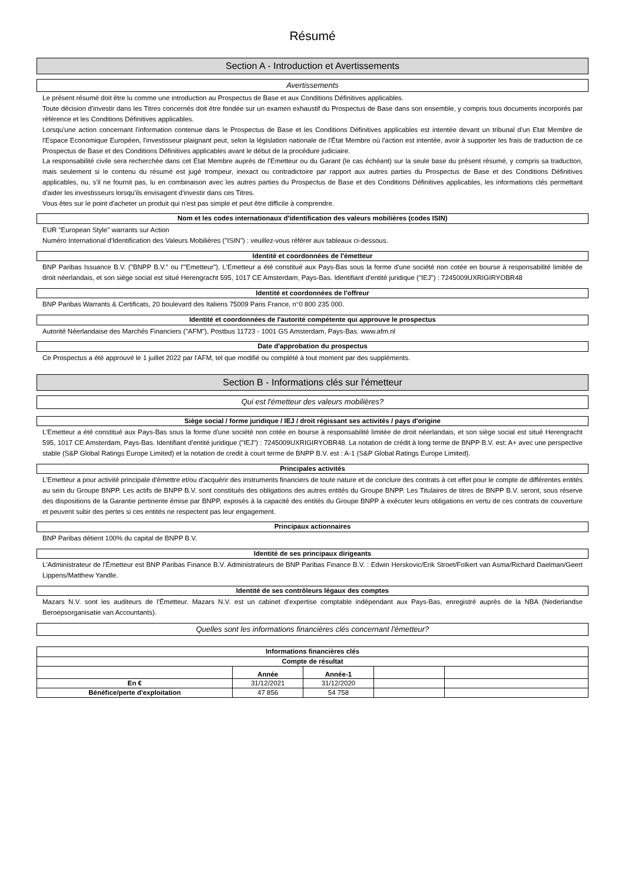Résumé
Section A - Introduction et Avertissements
Avertissements
Le présent résumé doit être lu comme une introduction au Prospectus de Base et aux Conditions Définitives applicables.
Toute décision d'investir dans les Titres concernés doit être fondée sur un examen exhaustif du Prospectus de Base dans son ensemble, y compris tous documents incorporés par référence et les Conditions Définitives applicables.
Lorsqu'une action concernant l'information contenue dans le Prospectus de Base et les Conditions Définitives applicables est intentée devant un tribunal d'un Etat Membre de l'Espace Economique Européen, l'investisseur plaignant peut, selon la législation nationale de l'État Membre où l'action est intentée, avoir à supporter les frais de traduction de ce Prospectus de Base et des Conditions Définitives applicables avant le début de la procédure judiciaire.
La responsabilité civile sera recherchée dans cet Etat Membre auprès de l'Emetteur ou du Garant (le cas échéant) sur la seule base du présent résumé, y compris sa traduction, mais seulement si le contenu du résumé est jugé trompeur, inexact ou contradictoire par rapport aux autres parties du Prospectus de Base et des Conditions Définitives applicables, ou, s'il ne fournit pas, lu en combinaison avec les autres parties du Prospectus de Base et des Conditions Définitives applicables, les informations clés permettant d'aider les investisseurs lorsqu'ils envisagent d'investir dans ces Titres.
Vous êtes sur le point d'acheter un produit qui n'est pas simple et peut être difficile à comprendre.
Nom et les codes internationaux d'identification des valeurs mobilières (codes ISIN)
EUR "European Style" warrants sur Action
Numéro International d'Identification des Valeurs Mobilières ("ISIN") : veuillez-vous référer aux tableaux ci-dessous.
Identité et coordonnées de l'émetteur
BNP Paribas Issuance B.V. ("BNPP B.V." ou l'"Emetteur"). L'Emetteur a été constitué aux Pays-Bas sous la forme d'une société non cotée en bourse à responsabilité limitée de droit néerlandais, et son siège social est situé Herengracht 595, 1017 CE Amsterdam, Pays-Bas. Identifiant d'entité juridique ("IEJ") : 7245009UXRIGIRYOBR48
Identité et coordonnées de l'offreur
BNP Paribas Warrants & Certificats, 20 boulevard des Italiens 75009 Paris France, n°0 800 235 000.
Identité et coordonnées de l'autorité compétente qui approuve le prospectus
Autorité Néerlandaise des Marchés Financiers ("AFM"), Postbus 11723 - 1001 GS Amsterdam, Pays-Bas. www.afm.nl
Date d'approbation du prospectus
Ce Prospectus a été approuvé le 1 juillet 2022 par l'AFM, tel que modifié ou complété à tout moment par des suppléments.
Section B - Informations clés sur l'émetteur
Qui est l'émetteur des valeurs mobilières?
Siège social / forme juridique / IEJ / droit régissant ses activités / pays d'origine
L'Emetteur a été constitué aux Pays-Bas sous la forme d'une société non cotée en bourse à responsabilité limitée de droit néerlandais, et son siège social est situé Herengracht 595, 1017 CE Amsterdam, Pays-Bas. Identifiant d'entité juridique ("IEJ") : 7245009UXRIGIRYOBR48. La notation de crédit à long terme de BNPP B.V. est: A+ avec une perspective stable (S&P Global Ratings Europe Limited) et la notation de credit à court terme de BNPP B.V. est : A-1 (S&P Global Ratings Europe Limited).
Principales activités
L'Emetteur a pour activité principale d'émettre et/ou d'acquérir des instruments financiers de toute nature et de conclure des contrats à cet effet pour le compte de différentes entités au sein du Groupe BNPP. Les actifs de BNPP B.V. sont constitués des obligations des autres entités du Groupe BNPP. Les Titulaires de titres de BNPP B.V. seront, sous réserve des dispositions de la Garantie pertinente émise par BNPP, exposés à la capacité des entités du Groupe BNPP à exécuter leurs obligations en vertu de ces contrats de couverture et peuvent subir des pertes si ces entités ne respectent pas leur engagement.
Principaux actionnaires
BNP Paribas détient 100% du capital de BNPP B.V.
Identité de ses principaux dirigeants
L'Administrateur de l'Émetteur est BNP Paribas Finance B.V. Administrateurs de BNP Paribas Finance B.V. : Edwin Herskovic/Erik Stroet/Folkert van Asma/Richard Daelman/Geert Lippens/Matthew Yandle.
Identité de ses contrôleurs légaux des comptes
Mazars N.V. sont les auditeurs de l'Émetteur. Mazars N.V. est un cabinet d'expertise comptable indépendant aux Pays-Bas, enregistré auprès de la NBA (Nederlandse Beroepsorganisatie van Accountants).
Quelles sont les informations financières clés concernant l'émetteur?
Informations financières clés
| Compte de résultat | | | | |
| --- | --- | --- | --- | --- |
| | Année | Année-1 | | |
| En € | 31/12/2021 | 31/12/2020 | | |
| Bénéfice/perte d'exploitation | 47 856 | 54 758 | | |